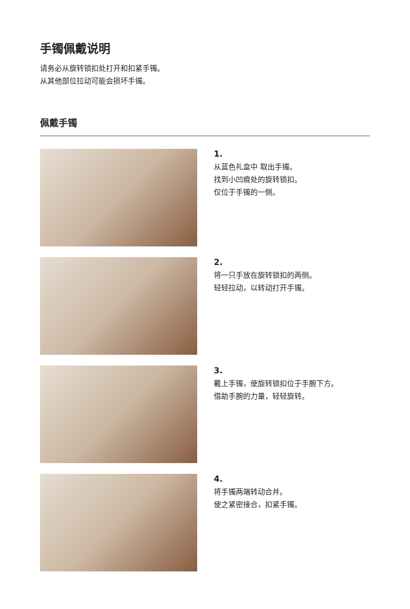手镯佩戴说明
请务必从旋转锁扣处打开和扣紧手镯。
从其他部位拉动可能会损坏手镯。
佩戴手镯
1.
从蓝色礼盒中 取出手镯。
找到小凹痕处的旋转锁扣。
仅位于手镯的一侧。
2.
将一只手放在旋转锁扣的两侧。
轻轻拉动，以转动打开手镯。
3.
戴上手镯，使旋转锁扣位于手腕下方。
借助手腕的力量，轻轻旋转。
4.
将手镯两端转动合并。
使之紧密接合，扣紧手镯。